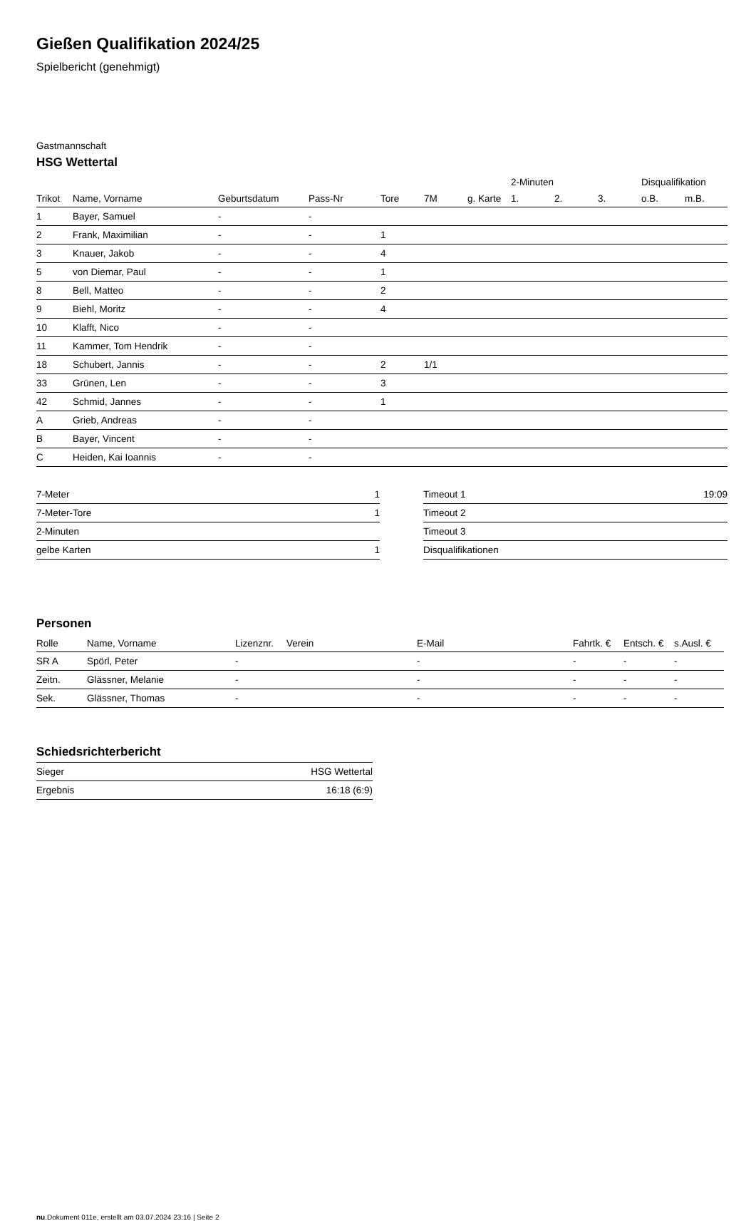Gießen Qualifikation 2024/25
Spielbericht (genehmigt)
Gastmannschaft
HSG Wettertal
| | | | | | | | 2-Minuten | | | Disqualifikation | |
| --- | --- | --- | --- | --- | --- | --- | --- | --- | --- | --- | --- |
| Trikot | Name, Vorname | Geburtsdatum | Pass-Nr | Tore | 7M | g. Karte | 1. | 2. | 3. | o.B. | m.B. |
| 1 | Bayer, Samuel | - | - | | | | | | | | |
| 2 | Frank, Maximilian | - | - | 1 | | | | | | | |
| 3 | Knauer, Jakob | - | - | 4 | | | | | | | |
| 5 | von Diemar, Paul | - | - | 1 | | | | | | | |
| 8 | Bell, Matteo | - | - | 2 | | | | | | | |
| 9 | Biehl, Moritz | - | - | 4 | | | | | | | |
| 10 | Klafft, Nico | - | - | | | | | | | | |
| 11 | Kammer, Tom Hendrik | - | - | | | | | | | | |
| 18 | Schubert, Jannis | - | - | 2 | 1/1 | | | | | | |
| 33 | Grünen, Len | - | - | 3 | | | | | | | |
| 42 | Schmid, Jannes | - | - | 1 | | | | | | | |
| A | Grieb, Andreas | - | - | | | | | | | | |
| B | Bayer, Vincent | - | - | | | | | | | | |
| C | Heiden, Kai Ioannis | - | - | | | | | | | | |
| 7-Meter | 1 |
| 7-Meter-Tore | 1 |
| 2-Minuten | |
| gelbe Karten | 1 |
| Timeout 1 | 19:09 |
| Timeout 2 | |
| Timeout 3 | |
| Disqualifikationen | |
Personen
| Rolle | Name, Vorname | Lizenznr. | Verein | E-Mail | Fahrtk. € | Entsch. € | s.Ausl. € |
| --- | --- | --- | --- | --- | --- | --- | --- |
| SR A | Spörl, Peter | - | | - | - | - | - |
| Zeitn. | Glässner, Melanie | - | | - | - | - | - |
| Sek. | Glässner, Thomas | - | | - | - | - | - |
Schiedsrichterbericht
| Sieger | HSG Wettertal |
| Ergebnis | 16:18 (6:9) |
nu.Dokument 011e, erstellt am 03.07.2024 23:16 | Seite 2